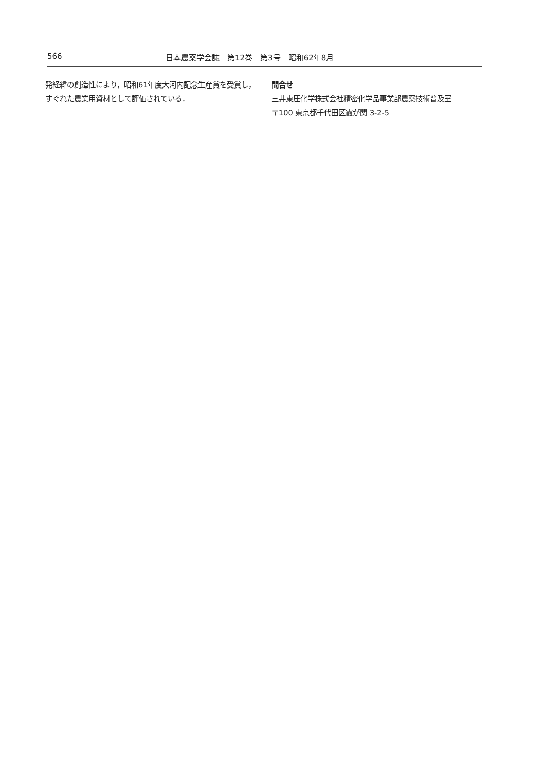566 日本農薬学会誌　第12巻　第3号　昭和62年8月
発経緯の創造性により，昭和61年度大河内記念生産賞を受賞し，すぐれた農業用資材として評価されている．
問合せ
三井東圧化学株式会社精密化学品事業部農薬技術普及室
〒100 東京都千代田区霞が関 3-2-5